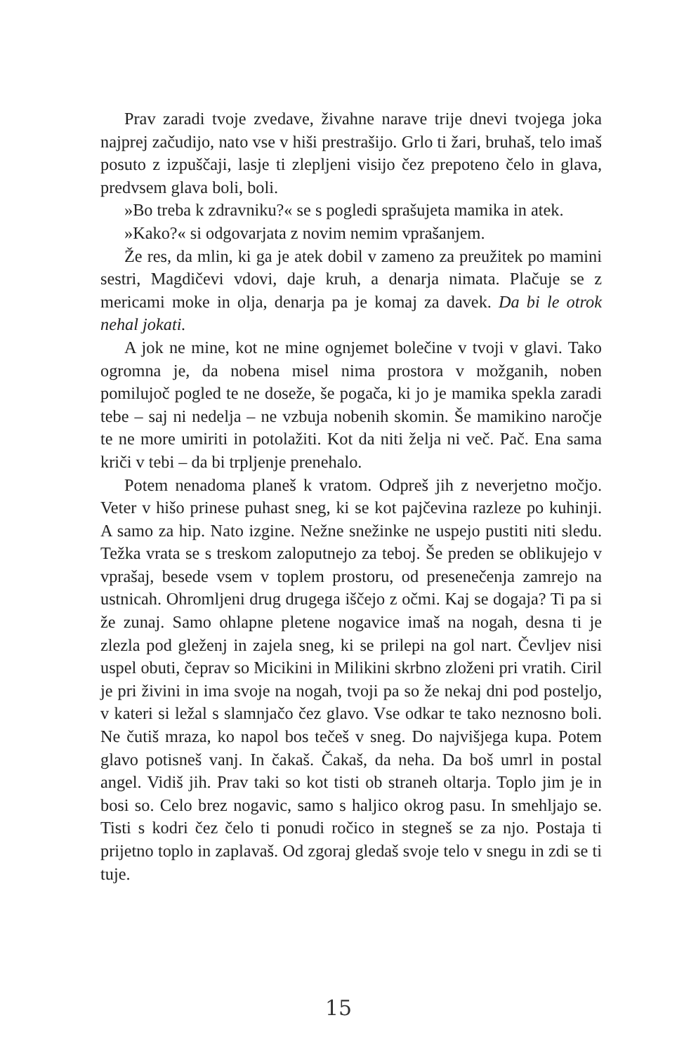Prav zaradi tvoje zvedave, živahne narave trije dnevi tvojega joka najprej začudijo, nato vse v hiši prestrašijo. Grlo ti žari, bruhaš, telo imaš posuto z izpuščaji, lasje ti zlepljeni visijo čez prepoteno čelo in glava, predvsem glava boli, boli.
»Bo treba k zdravniku?« se s pogledi sprašujeta mamika in atek.
»Kako?« si odgovarjata z novim nemim vprašanjem.
Že res, da mlin, ki ga je atek dobil v zameno za preužitek po mamini sestri, Magdičevi vdovi, daje kruh, a denarja nimata. Plačuje se z mericami moke in olja, denarja pa je komaj za davek. Da bi le otrok nehal jokati.
A jok ne mine, kot ne mine ognjemet bolečine v tvoji v glavi. Tako ogromna je, da nobena misel nima prostora v možganih, noben pomilujoč pogled te ne doseže, še pogača, ki jo je mamika spekla zaradi tebe – saj ni nedelja – ne vzbuja nobenih skomin. Še mamikino naročje te ne more umiriti in potolažiti. Kot da niti želja ni več. Pač. Ena sama kriči v tebi – da bi trpljenje prenehalo.
Potem nenadoma planeš k vratom. Odpreš jih z neverjetno močjo. Veter v hišo prinese puhast sneg, ki se kot pajčevina razleze po kuhinji. A samo za hip. Nato izgine. Nežne snežinke ne uspejo pustiti niti sledu. Težka vrata se s treskom zaloputnejo za teboj. Še preden se oblikujejo v vprašaj, besede vsem v toplem prostoru, od presenečenja zamrejo na ustnicah. Ohromljeni drug drugega iščejo z očmi. Kaj se dogaja? Ti pa si že zunaj. Samo ohlapne pletene nogavice imaš na nogah, desna ti je zlezla pod gleženj in zajela sneg, ki se prilepi na gol nart. Čevljev nisi uspel obuti, čeprav so Micikini in Milikini skrbno zloženi pri vratih. Ciril je pri živini in ima svoje na nogah, tvoji pa so že nekaj dni pod posteljo, v kateri si ležal s slamnjačo čez glavo. Vse odkar te tako neznosno boli. Ne čutiš mraza, ko napol bos tečeš v sneg. Do najvišjega kupa. Potem glavo potisneš vanj. In čakaš. Čakaš, da neha. Da boš umrl in postal angel. Vidiš jih. Prav taki so kot tisti ob straneh oltarja. Toplo jim je in bosi so. Celo brez nogavic, samo s haljico okrog pasu. In smehljajo se. Tisti s kodri čez čelo ti ponudi ročico in stegneš se za njo. Postaja ti prijetno toplo in zaplavaš. Od zgoraj gledaš svoje telo v snegu in zdi se ti tuje.
15